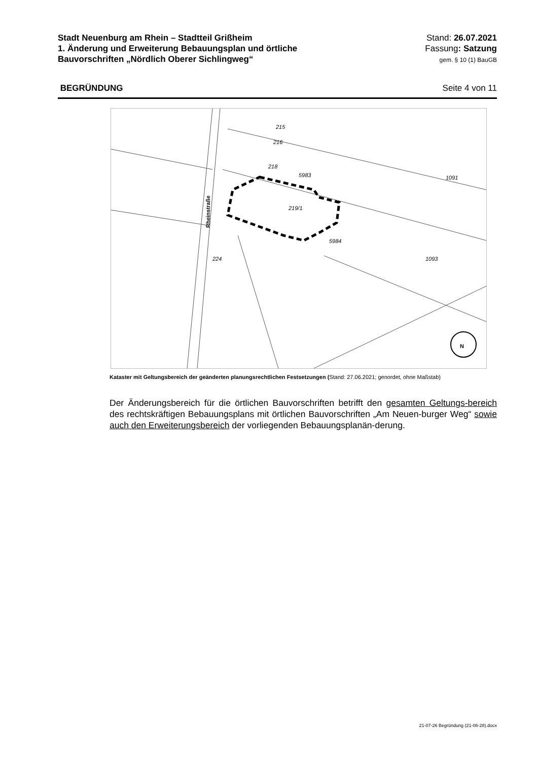Stadt Neuenburg am Rhein – Stadtteil Grißheim
1. Änderung und Erweiterung Bebauungsplan und örtliche
Bauvorschriften „Nördlich Oberer Sichlingweg“
Stand: 26.07.2021
Fassung: Satzung
gem. § 10 (1) BauGB
BEGRÜNDUNG Seite 4 von 11
Rheinstraße
219/1
215
216
218
5983
5984
1093
224
1091
N
Kataster mit Geltungsbereich der geänderten planungsrechtlichen Festsetzungen (Stand: 27.06.2021; genordet, ohne Maßstab)
Der Änderungsbereich für die örtlichen Bauvorschriften betrifft den gesamten Geltungs-bereich des rechtskräftigen Bebauungsplans mit örtlichen Bauvorschriften „Am Neuen-burger Weg“ sowie auch den Erweiterungsbereich der vorliegenden Bebauungsplanän-derung.
21-07-26 Begründung (21-06-28).docx